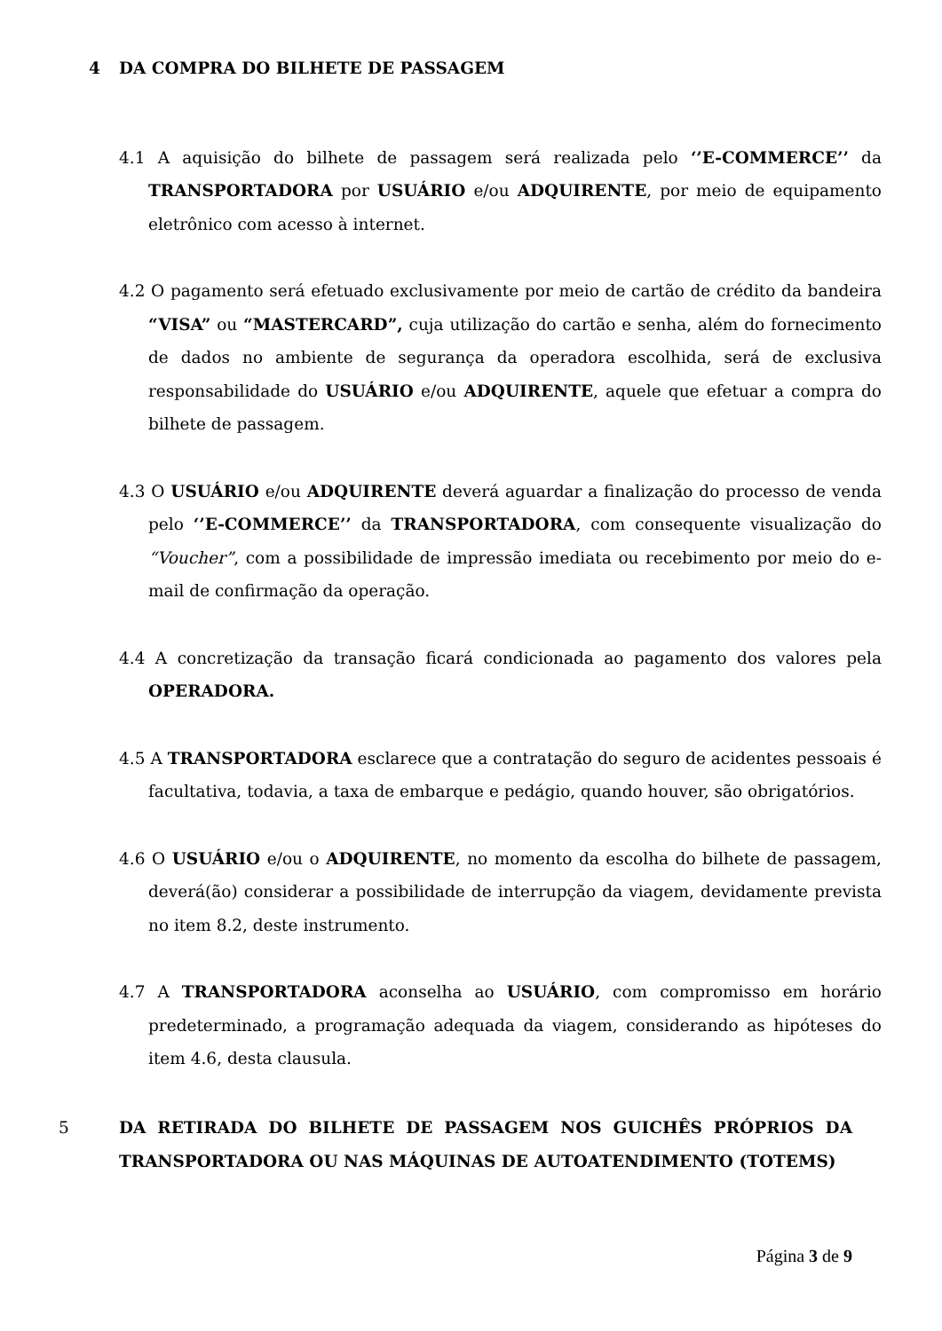4 DA COMPRA DO BILHETE DE PASSAGEM
4.1 A aquisição do bilhete de passagem será realizada pelo ‘’E-COMMERCE’’ da TRANSPORTADORA por USUÁRIO e/ou ADQUIRENTE, por meio de equipamento eletrônico com acesso à internet.
4.2 O pagamento será efetuado exclusivamente por meio de cartão de crédito da bandeira “VISA” ou “MASTERCARD”, cuja utilização do cartão e senha, além do fornecimento de dados no ambiente de segurança da operadora escolhida, será de exclusiva responsabilidade do USUÁRIO e/ou ADQUIRENTE, aquele que efetuar a compra do bilhete de passagem.
4.3 O USUÁRIO e/ou ADQUIRENTE deverá aguardar a finalização do processo de venda pelo ‘’E-COMMERCE’’ da TRANSPORTADORA, com consequente visualização do “Voucher”, com a possibilidade de impressão imediata ou recebimento por meio do e-mail de confirmação da operação.
4.4 A concretização da transação ficará condicionada ao pagamento dos valores pela OPERADORA.
4.5 A TRANSPORTADORA esclarece que a contratação do seguro de acidentes pessoais é facultativa, todavia, a taxa de embarque e pedágio, quando houver, são obrigatórios.
4.6 O USUÁRIO e/ou o ADQUIRENTE, no momento da escolha do bilhete de passagem, deverá(ão) considerar a possibilidade de interrupção da viagem, devidamente prevista no item 8.2, deste instrumento.
4.7 A TRANSPORTADORA aconselha ao USUÁRIO, com compromisso em horário predeterminado, a programação adequada da viagem, considerando as hipóteses do item 4.6, desta clausula.
5 DA RETIRADA DO BILHETE DE PASSAGEM NOS GUICHÊS PRÓPRIOS DA TRANSPORTADORA OU NAS MÁQUINAS DE AUTOATENDIMENTO (TOTEMS)
Página 3 de 9